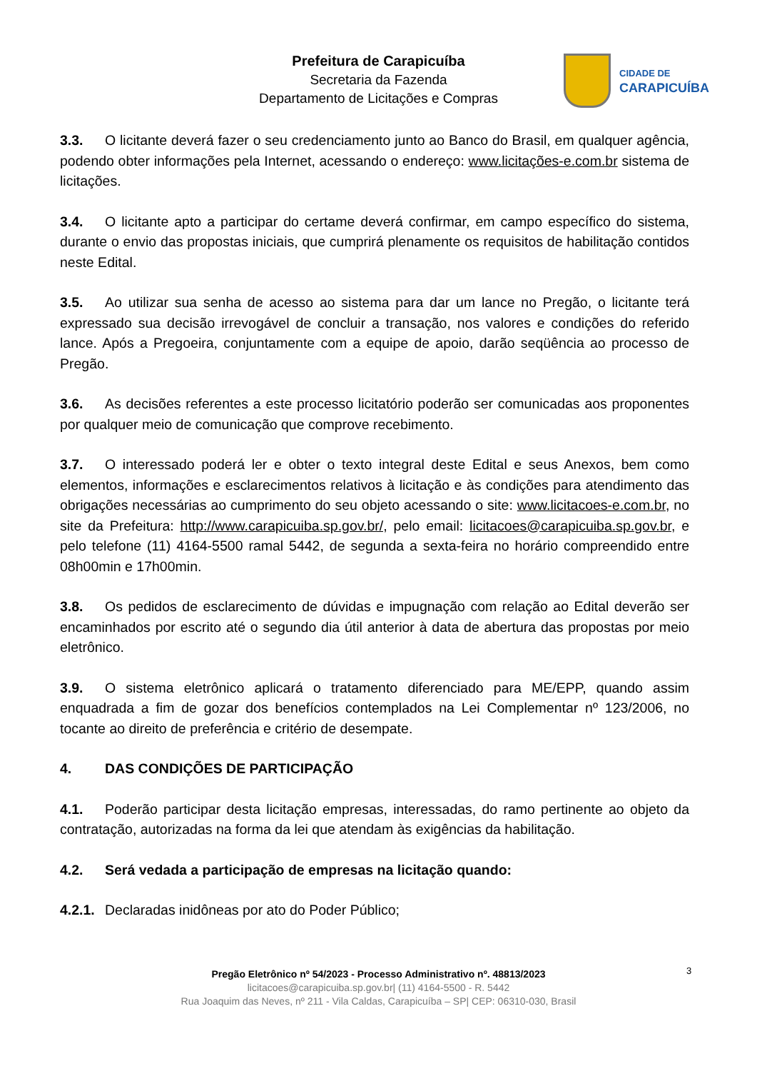Prefeitura de Carapicuíba
Secretaria da Fazenda
Departamento de Licitações e Compras
CIDADE DE
CARAPICUÍBA
3.3. O licitante deverá fazer o seu credenciamento junto ao Banco do Brasil, em qualquer agência, podendo obter informações pela Internet, acessando o endereço: www.licitações-e.com.br sistema de licitações.
3.4. O licitante apto a participar do certame deverá confirmar, em campo específico do sistema, durante o envio das propostas iniciais, que cumprirá plenamente os requisitos de habilitação contidos neste Edital.
3.5. Ao utilizar sua senha de acesso ao sistema para dar um lance no Pregão, o licitante terá expressado sua decisão irrevogável de concluir a transação, nos valores e condições do referido lance. Após a Pregoeira, conjuntamente com a equipe de apoio, darão seqüência ao processo de Pregão.
3.6. As decisões referentes a este processo licitatório poderão ser comunicadas aos proponentes por qualquer meio de comunicação que comprove recebimento.
3.7. O interessado poderá ler e obter o texto integral deste Edital e seus Anexos, bem como elementos, informações e esclarecimentos relativos à licitação e às condições para atendimento das obrigações necessárias ao cumprimento do seu objeto acessando o site: www.licitacoes-e.com.br, no site da Prefeitura: http://www.carapicuiba.sp.gov.br/, pelo email: licitacoes@carapicuiba.sp.gov.br, e pelo telefone (11) 4164-5500 ramal 5442, de segunda a sexta-feira no horário compreendido entre 08h00min e 17h00min.
3.8. Os pedidos de esclarecimento de dúvidas e impugnação com relação ao Edital deverão ser encaminhados por escrito até o segundo dia útil anterior à data de abertura das propostas por meio eletrônico.
3.9. O sistema eletrônico aplicará o tratamento diferenciado para ME/EPP, quando assim enquadrada a fim de gozar dos benefícios contemplados na Lei Complementar nº 123/2006, no tocante ao direito de preferência e critério de desempate.
4. DAS CONDIÇÕES DE PARTICIPAÇÃO
4.1. Poderão participar desta licitação empresas, interessadas, do ramo pertinente ao objeto da contratação, autorizadas na forma da lei que atendam às exigências da habilitação.
4.2. Será vedada a participação de empresas na licitação quando:
4.2.1. Declaradas inidôneas por ato do Poder Público;
3
Pregão Eletrônico nº 54/2023 - Processo Administrativo nº. 48813/2023
licitacoes@carapicuiba.sp.gov.br| (11) 4164-5500 - R. 5442
Rua Joaquim das Neves, nº 211 - Vila Caldas, Carapicuíba – SP| CEP: 06310-030, Brasil